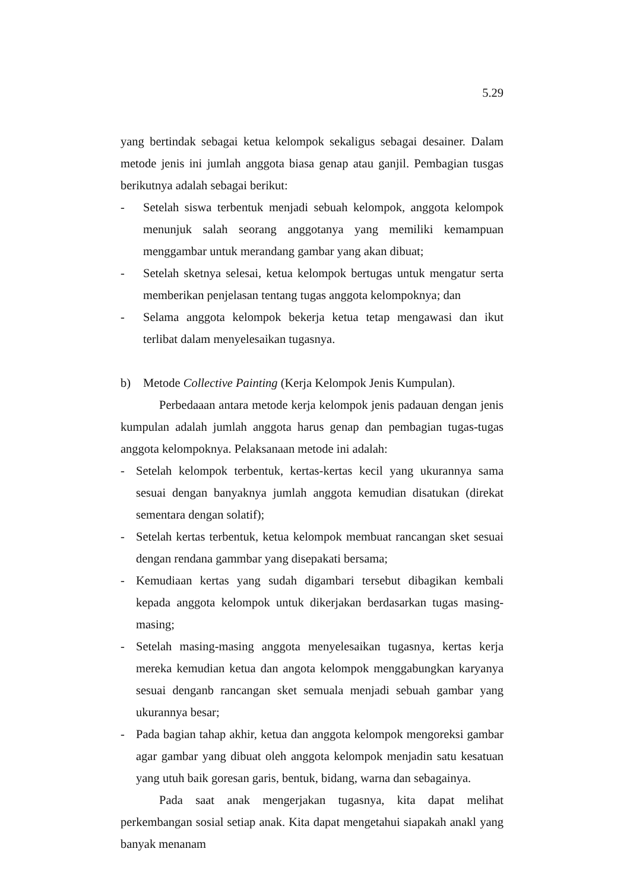5.29
yang bertindak sebagai ketua kelompok sekaligus sebagai desainer. Dalam metode jenis ini jumlah anggota biasa genap atau ganjil. Pembagian tusgas berikutnya adalah sebagai berikut:
- Setelah siswa terbentuk menjadi sebuah kelompok, anggota kelompok menunjuk salah seorang anggotanya yang memiliki kemampuan menggambar untuk merandang gambar yang akan dibuat;
- Setelah sketnya selesai, ketua kelompok bertugas untuk mengatur serta memberikan penjelasan tentang tugas anggota kelompoknya; dan
- Selama anggota kelompok bekerja ketua tetap mengawasi dan ikut terlibat dalam menyelesaikan tugasnya.
b) Metode Collective Painting (Kerja Kelompok Jenis Kumpulan).
Perbedaaan antara metode kerja kelompok jenis padauan dengan jenis kumpulan adalah jumlah anggota harus genap dan pembagian tugas-tugas anggota kelompoknya. Pelaksanaan metode ini adalah:
- Setelah kelompok terbentuk, kertas-kertas kecil yang ukurannya sama sesuai dengan banyaknya jumlah anggota kemudian disatukan (direkat sementara dengan solatif);
- Setelah kertas terbentuk, ketua kelompok membuat rancangan sket sesuai dengan rendana gammbar yang disepakati bersama;
- Kemudiaan kertas yang sudah digambari tersebut dibagikan kembali kepada anggota kelompok untuk dikerjakan berdasarkan tugas masing-masing;
- Setelah masing-masing anggota menyelesaikan tugasnya, kertas kerja mereka kemudian ketua dan angota kelompok menggabungkan karyanya sesuai denganb rancangan sket semuala menjadi sebuah gambar yang ukurannya besar;
- Pada bagian tahap akhir, ketua dan anggota kelompok mengoreksi gambar agar gambar yang dibuat oleh anggota kelompok menjadin satu kesatuan yang utuh baik goresan garis, bentuk, bidang, warna dan sebagainya.
Pada saat anak mengerjakan tugasnya, kita dapat melihat perkembangan sosial setiap anak. Kita dapat mengetahui siapakah anakl yang banyak menanam